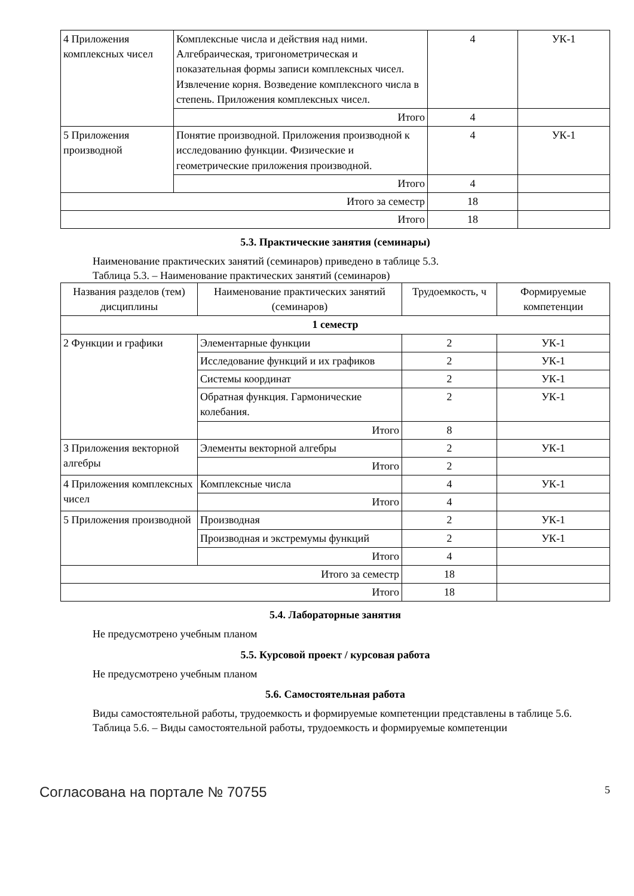| 4 Приложения комплексных чисел | Комплексные числа и действия над ними. Алгебраическая, тригонометрическая и показательная формы записи комплексных чисел. Извлечение корня. Возведение комплексного числа в степень. Приложения комплексных чисел. | 4 | УК-1 |
| | Итого | 4 | |
| 5 Приложения производной | Понятие производной. Приложения производной к исследованию функции. Физические и геометрические приложения производной. | 4 | УК-1 |
| | Итого | 4 | |
| Итого за семестр | | 18 | |
| Итого | | 18 | |
5.3. Практические занятия (семинары)
Наименование практических занятий (семинаров) приведено в таблице 5.3.
Таблица 5.3. – Наименование практических занятий (семинаров)
| Названия разделов (тем) дисциплины | Наименование практических занятий (семинаров) | Трудоемкость, ч | Формируемые компетенции |
| --- | --- | --- | --- |
| 1 семестр | | | |
| 2 Функции и графики | Элементарные функции | 2 | УК-1 |
| | Исследование функций и их графиков | 2 | УК-1 |
| | Системы координат | 2 | УК-1 |
| | Обратная функция. Гармонические колебания. | 2 | УК-1 |
| | Итого | 8 | |
| 3 Приложения векторной алгебры | Элементы векторной алгебры | 2 | УК-1 |
| | Итого | 2 | |
| 4 Приложения комплексных чисел | Комплексные числа | 4 | УК-1 |
| | Итого | 4 | |
| 5 Приложения производной | Производная | 2 | УК-1 |
| | Производная и экстремумы функций | 2 | УК-1 |
| | Итого | 4 | |
| Итого за семестр | | 18 | |
| Итого | | 18 | |
5.4. Лабораторные занятия
Не предусмотрено учебным планом
5.5. Курсовой проект / курсовая работа
Не предусмотрено учебным планом
5.6. Самостоятельная работа
Виды самостоятельной работы, трудоемкость и формируемые компетенции представлены в таблице 5.6.
Таблица 5.6. – Виды самостоятельной работы, трудоемкость и формируемые компетенции
Согласована на портале № 70755 5